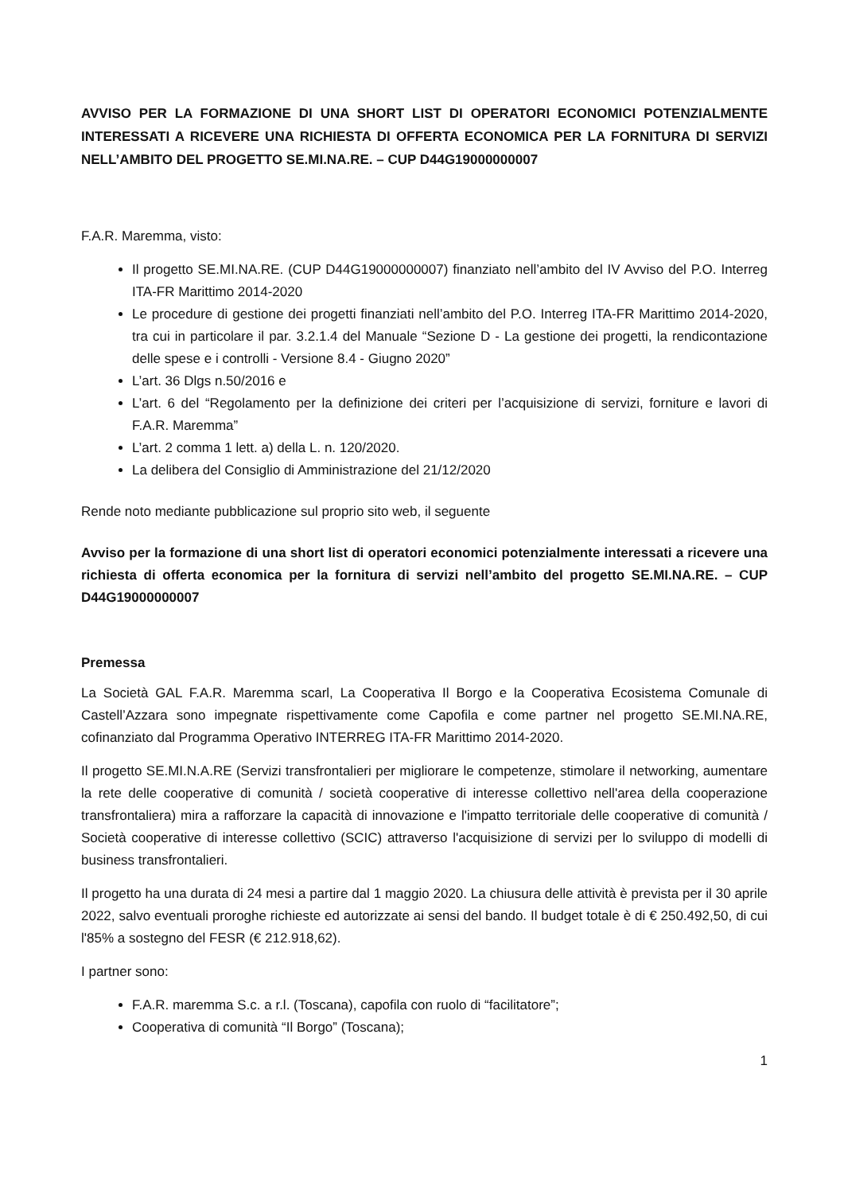AVVISO PER LA FORMAZIONE DI UNA SHORT LIST DI OPERATORI ECONOMICI POTENZIALMENTE INTERESSATI A RICEVERE UNA RICHIESTA DI OFFERTA ECONOMICA PER LA FORNITURA DI SERVIZI NELL’AMBITO DEL PROGETTO SE.MI.NA.RE. – CUP D44G19000000007
F.A.R. Maremma, visto:
Il progetto SE.MI.NA.RE. (CUP D44G19000000007) finanziato nell’ambito del IV Avviso del P.O. Interreg ITA-FR Marittimo 2014-2020
Le procedure di gestione dei progetti finanziati nell’ambito del P.O. Interreg ITA-FR Marittimo 2014-2020, tra cui in particolare il par. 3.2.1.4 del Manuale “Sezione D - La gestione dei progetti, la rendicontazione delle spese e i controlli - Versione 8.4 - Giugno 2020”
L’art. 36 Dlgs n.50/2016 e
L’art. 6 del “Regolamento per la definizione dei criteri per l’acquisizione di servizi, forniture e lavori di F.A.R. Maremma”
L’art. 2 comma 1 lett. a) della L. n. 120/2020.
La delibera del Consiglio di Amministrazione del 21/12/2020
Rende noto mediante pubblicazione sul proprio sito web, il seguente
Avviso per la formazione di una short list di operatori economici potenzialmente interessati a ricevere una richiesta di offerta economica per la fornitura di servizi nell’ambito del progetto SE.MI.NA.RE. – CUP D44G19000000007
Premessa
La Società GAL F.A.R. Maremma scarl, La Cooperativa Il Borgo e la Cooperativa Ecosistema Comunale di Castell’Azzara sono impegnate rispettivamente come Capofila e come partner nel progetto SE.MI.NA.RE, cofinanziato dal Programma Operativo INTERREG ITA-FR Marittimo 2014-2020.
Il progetto SE.MI.N.A.RE (Servizi transfrontalieri per migliorare le competenze, stimolare il networking, aumentare la rete delle cooperative di comunità / società cooperative di interesse collettivo nell'area della cooperazione transfrontaliera) mira a rafforzare la capacità di innovazione e l'impatto territoriale delle cooperative di comunità / Società cooperative di interesse collettivo (SCIC) attraverso l'acquisizione di servizi per lo sviluppo di modelli di business transfrontalieri.
Il progetto ha una durata di 24 mesi a partire dal 1 maggio 2020. La chiusura delle attività è prevista per il 30 aprile 2022, salvo eventuali proroghe richieste ed autorizzate ai sensi del bando. Il budget totale è di € 250.492,50, di cui l'85% a sostegno del FESR (€ 212.918,62).
I partner sono:
F.A.R. maremma S.c. a r.l. (Toscana), capofila con ruolo di “facilitatore”;
Cooperativa di comunità “Il Borgo” (Toscana);
1